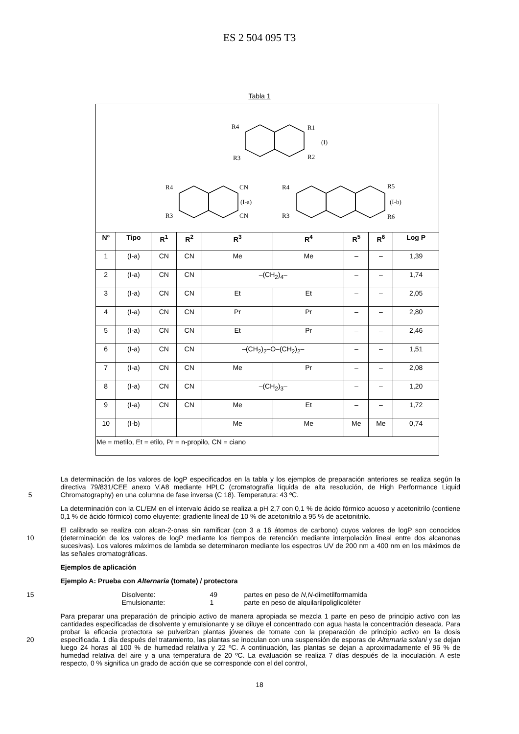ES 2 504 095 T3
Tabla 1
| R4 R3 R1 R2 (I) (I-a) (I-b) R4 R3 CN CN R4 R3 R5 R6 | | | | | | | | |
| Nº | Tipo | R<sup>1</sup> | R<sup>2</sup> | R<sup>3</sup> | R<sup>4</sup> | R<sup>5</sup> | R<sup>6</sup> | Log P |
| 1 | (I-a) | CN | CN | Me | Me | – | – | 1,39 |
| 2 | (I-a) | CN | CN | –(CH<sub>2</sub>)<sub>4</sub>– | | – | – | 1,74 |
| 3 | (I-a) | CN | CN | Et | Et | – | – | 2,05 |
| 4 | (I-a) | CN | CN | Pr | Pr | – | – | 2,80 |
| 5 | (I-a) | CN | CN | Et | Pr | – | – | 2,46 |
| 6 | (I-a) | CN | CN | –(CH<sub>2</sub>)<sub>2</sub>–O–(CH<sub>2</sub>)<sub>2</sub>– | | – | – | 1,51 |
| 7 | (I-a) | CN | CN | Me | Pr | – | – | 2,08 |
| 8 | (I-a) | CN | CN | –(CH<sub>2</sub>)<sub>3</sub>– | | – | – | 1,20 |
| 9 | (I-a) | CN | CN | Me | Et | – | – | 1,72 |
| 10 | (I-b) | – | – | Me | Me | Me | Me | 0,74 |
| Me = metilo, Et = etilo, Pr = n-propilo, CN = ciano | | | | | | | | |
5
La determinación de los valores de logP especificados en la tabla y los ejemplos de preparación anteriores se realiza según la directiva 79/831/CEE anexo V.A8 mediante HPLC (cromatografía líquida de alta resolución, de High Performance Liquid Chromatography) en una columna de fase inversa (C 18). Temperatura: 43 ºC.
La determinación con la CL/EM en el intervalo ácido se realiza a pH 2,7 con 0,1 % de ácido fórmico acuoso y acetonitrilo (contiene 0,1 % de ácido fórmico) como eluyente; gradiente lineal de 10 % de acetonitrilo a 95 % de acetonitrilo.
10
El calibrado se realiza con alcan-2-onas sin ramificar (con 3 a 16 átomos de carbono) cuyos valores de logP son conocidos (determinación de los valores de logP mediante los tiempos de retención mediante interpolación lineal entre dos alcanonas sucesivas). Los valores máximos de lambda se determinaron mediante los espectros UV de 200 nm a 400 nm en los máximos de las señales cromatográficas.
Ejemplos de aplicación
Ejemplo A: Prueba con Alternaria (tomate) / protectora
15
Disolvente: 49 partes en peso de N,N-dimetilformamida
Emulsionante: 1 parte en peso de alquilarilpoliglicoléter
20
Para preparar una preparación de principio activo de manera apropiada se mezcla 1 parte en peso de principio activo con las cantidades especificadas de disolvente y emulsionante y se diluye el concentrado con agua hasta la concentración deseada. Para probar la eficacia protectora se pulverizan plantas jóvenes de tomate con la preparación de principio activo en la dosis especificada. 1 día después del tratamiento, las plantas se inoculan con una suspensión de esporas de Alternaria solani y se dejan luego 24 horas al 100 % de humedad relativa y 22 ºC. A continuación, las plantas se dejan a aproximadamente el 96 % de humedad relativa del aire y a una temperatura de 20 ºC. La evaluación se realiza 7 días después de la inoculación. A este respecto, 0 % significa un grado de acción que se corresponde con el del control,
18